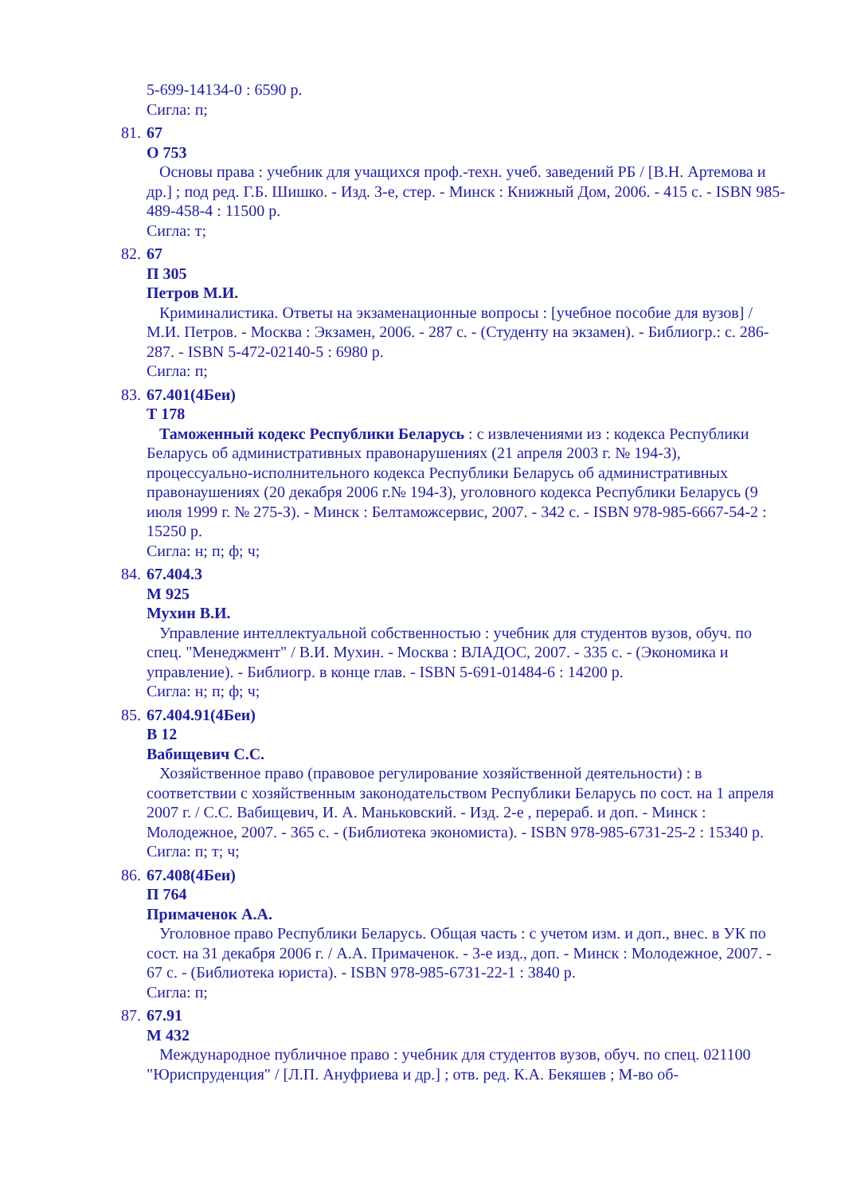5-699-14134-0 : 6590 р.
Сигла: п;
81.
67
О 753
Основы права : учебник для учащихся проф.-техн. учеб. заведений РБ / [В.Н. Артемова и др.] ; под ред. Г.Б. Шишко. - Изд. 3-е, стер. - Минск : Книжный Дом, 2006. - 415 с. - ISBN 985-489-458-4 : 11500 р.
Сигла: т;
82.
67
П 305
Петров М.И.
Криминалистика. Ответы на экзаменационные вопросы : [учебное пособие для вузов] / М.И. Петров. - Москва : Экзамен, 2006. - 287 с. - (Студенту на экзамен). - Библиогр.: с. 286-287. - ISBN 5-472-02140-5 : 6980 р.
Сигла: п;
83.
67.401(4Беи)
Т 178
Таможенный кодекс Республики Беларусь : с извлечениями из : кодекса Республики Беларусь об административных правонарушениях (21 апреля 2003 г. № 194-З), процессуально-исполнительного кодекса Республики Беларусь об административных правонаушениях (20 декабря 2006 г.№ 194-З), уголовного кодекса Республики Беларусь (9 июля 1999 г. № 275-З). - Минск : Белтаможсервис, 2007. - 342 с. - ISBN 978-985-6667-54-2 : 15250 р.
Сигла: н; п; ф; ч;
84.
67.404.3
М 925
Мухин В.И.
Управление интеллектуальной собственностью : учебник для студентов вузов, обуч. по спец. "Менеджмент" / В.И. Мухин. - Москва : ВЛАДОС, 2007. - 335 с. - (Экономика и управление). - Библиогр. в конце глав. - ISBN 5-691-01484-6 : 14200 р.
Сигла: н; п; ф; ч;
85.
67.404.91(4Беи)
В 12
Вабищевич С.С.
Хозяйственное право (правовое регулирование хозяйственной деятельности) : в соответствии с хозяйственным законодательством Республики Беларусь по сост. на 1 апреля 2007 г. / С.С. Вабищевич, И. А. Маньковский. - Изд. 2-е , перераб. и доп. - Минск : Молодежное, 2007. - 365 с. - (Библиотека экономиста). - ISBN 978-985-6731-25-2 : 15340 р.
Сигла: п; т; ч;
86.
67.408(4Беи)
П 764
Примаченок А.А.
Уголовное право Республики Беларусь. Общая часть : с учетом изм. и доп., внес. в УК по сост. на 31 декабря 2006 г. / А.А. Примаченок. - 3-е изд., доп. - Минск : Молодежное, 2007. - 67 с. - (Библиотека юриста). - ISBN 978-985-6731-22-1 : 3840 р.
Сигла: п;
87.
67.91
М 432
Международное публичное право : учебник для студентов вузов, обуч. по спец. 021100 "Юриспруденция" / [Л.П. Ануфриева и др.] ; отв. ред. К.А. Бекяшев ; М-во об-